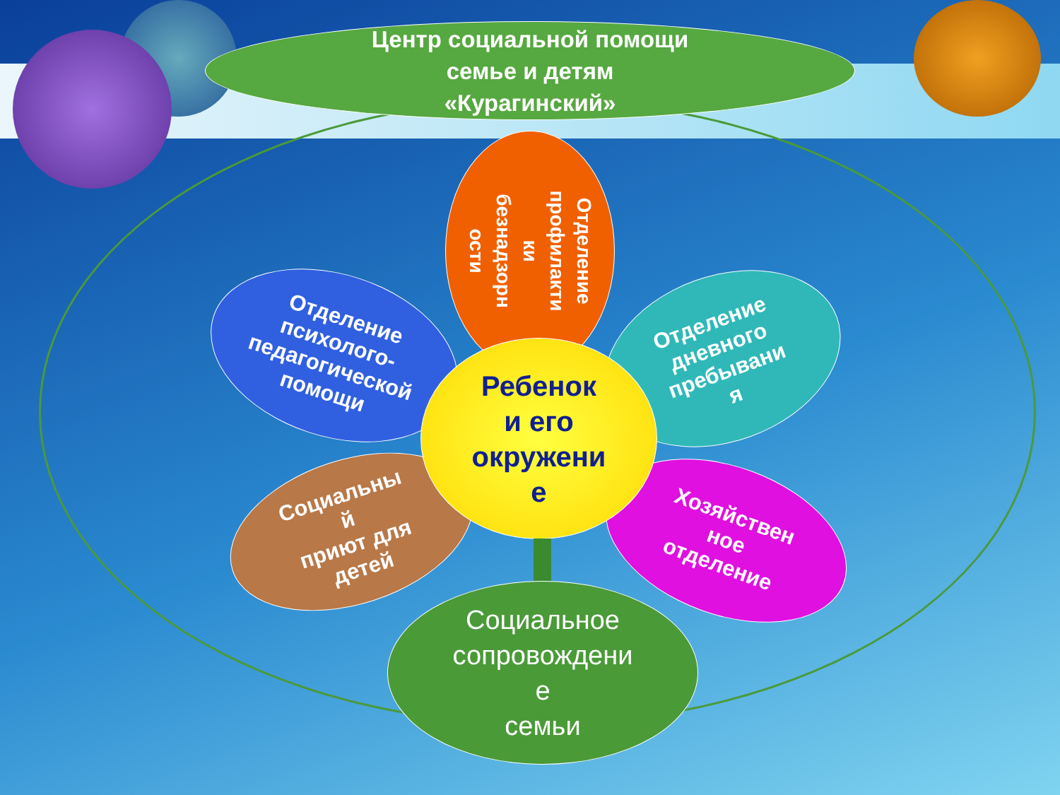Центр социальной помощи
семье и детям
«Курагинский»
Отделение
профилакти
ки
безнадзорн
ости
Отделение
психолого-
педагогической
помощи
Отделение
дневного
пребывани
я
Социальны
й
приют для
детей
Хозяйствен
ное
отделение
Ребенок
и его
окружени
е
Социальное
сопровождени
е
семьи